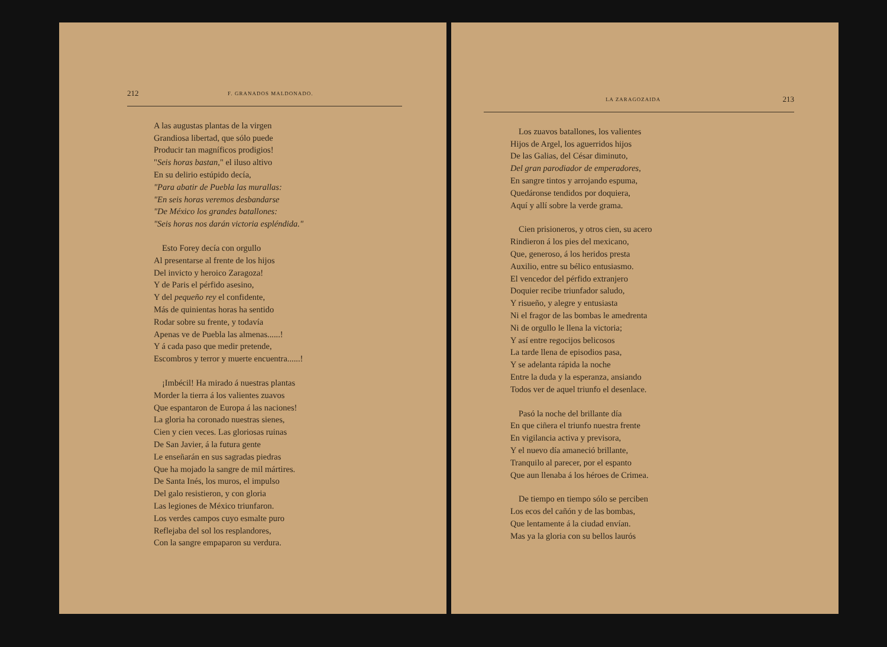212 F. GRANADOS MALDONADO.
A las augustas plantas de la virgen
Grandiosa libertad, que sólo puede
Producir tan magníficos prodigios!
"Seis horas bastan," el iluso altivo
En su delirio estúpido decía,
"Para abatir de Puebla las murallas:
"En seis horas veremos desbandarse
"De México los grandes batallones:
"Seis horas nos darán victoria espléndida."
Esto Forey decía con orgullo
Al presentarse al frente de los hijos
Del invicto y heroico Zaragoza!
Y de Paris el pérfido asesino,
Y del pequeño rey el confidente,
Más de quinientas horas ha sentido
Rodar sobre su frente, y todavía
Apenas ve de Puebla las almenas......!
Y á cada paso que medir pretende,
Escombros y terror y muerte encuentra......!
¡Imbécil! Ha mirado á nuestras plantas
Morder la tierra á los valientes zuavos
Que espantaron de Europa á las naciones!
La gloria ha coronado nuestras sienes,
Cien y cien veces. Las gloriosas ruinas
De San Javier, á la futura gente
Le enseñarán en sus sagradas piedras
Que ha mojado la sangre de mil mártires.
De Santa Inés, los muros, el impulso
Del galo resistieron, y con gloria
Las legiones de México triunfaron.
Los verdes campos cuyo esmalte puro
Reflejaba del sol los resplandores,
Con la sangre empaparon su verdura.
LA ZARAGOZAIDA 213
Los zuavos batallones, los valientes
Hijos de Argel, los aguerridos hijos
De las Galias, del César diminuto,
Del gran parodiador de emperadores,
En sangre tintos y arrojando espuma,
Quedáronse tendidos por doquiera,
Aquí y allí sobre la verde grama.
Cien prisioneros, y otros cien, su acero
Rindieron á los pies del mexicano,
Que, generoso, á los heridos presta
Auxilio, entre su bélico entusiasmo.
El vencedor del pérfido extranjero
Doquier recibe triunfador saludo,
Y risueño, y alegre y entusiasta
Ni el fragor de las bombas le amedrenta
Ni de orgullo le llena la victoria;
Y así entre regocijos belicosos
La tarde llena de episodios pasa,
Y se adelanta rápida la noche
Entre la duda y la esperanza, ansiando
Todos ver de aquel triunfo el desenlace.
Pasó la noche del brillante día
En que ciñera el triunfo nuestra frente
En vigilancia activa y previsora,
Y el nuevo día amaneció brillante,
Tranquilo al parecer, por el espanto
Que aun llenaba á los héroes de Crimea.
De tiempo en tiempo sólo se perciben
Los ecos del cañón y de las bombas,
Que lentamente á la ciudad envían.
Mas ya la gloria con su bellos laurós